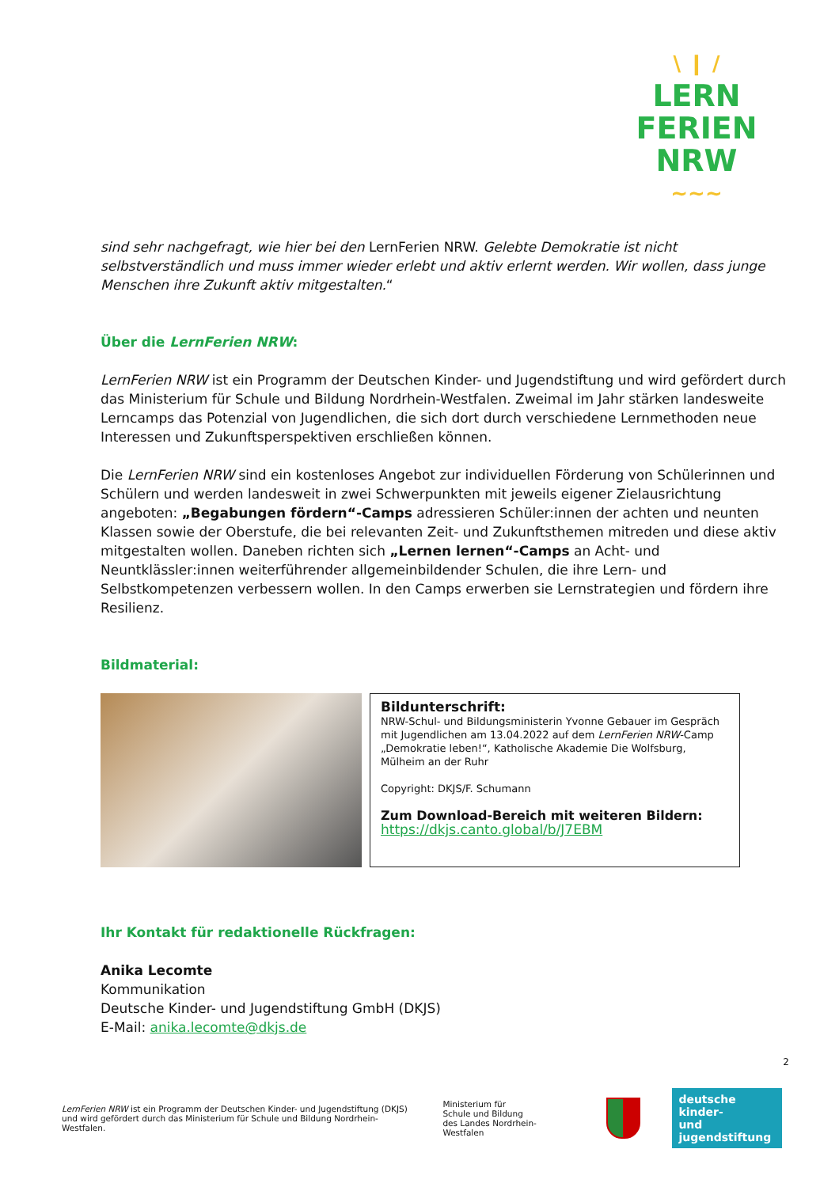\ ❙ /
LERN
FERIEN
NRW
∼∼∼
sind sehr nachgefragt, wie hier bei den LernFerien NRW. Gelebte Demokratie ist nicht selbstverständlich und muss immer wieder erlebt und aktiv erlernt werden. Wir wollen, dass junge Menschen ihre Zukunft aktiv mitgestalten.“
Über die LernFerien NRW:
LernFerien NRW ist ein Programm der Deutschen Kinder- und Jugendstiftung und wird gefördert durch das Ministerium für Schule und Bildung Nordrhein-Westfalen. Zweimal im Jahr stärken landesweite Lerncamps das Potenzial von Jugendlichen, die sich dort durch verschiedene Lernmethoden neue Interessen und Zukunftsperspektiven erschließen können.
Die LernFerien NRW sind ein kostenloses Angebot zur individuellen Förderung von Schülerinnen und Schülern und werden landesweit in zwei Schwerpunkten mit jeweils eigener Zielausrichtung angeboten: „Begabungen fördern“-Camps adressieren Schüler:innen der achten und neunten Klassen sowie der Oberstufe, die bei relevanten Zeit- und Zukunftsthemen mitreden und diese aktiv mitgestalten wollen. Daneben richten sich „Lernen lernen“-Camps an Acht- und Neuntklässler:innen weiterführender allgemeinbildender Schulen, die ihre Lern- und Selbstkompetenzen verbessern wollen. In den Camps erwerben sie Lernstrategien und fördern ihre Resilienz.
Bildmaterial:
Bildunterschrift:
NRW-Schul- und Bildungsministerin Yvonne Gebauer im Gespräch mit Jugendlichen am 13.04.2022 auf dem LernFerien NRW-Camp „Demokratie leben!“, Katholische Akademie Die Wolfsburg, Mülheim an der Ruhr
Copyright: DKJS/F. Schumann
Zum Download-Bereich mit weiteren Bildern:
https://dkjs.canto.global/b/J7EBM
Ihr Kontakt für redaktionelle Rückfragen:
Anika Lecomte
Kommunikation
Deutsche Kinder- und Jugendstiftung GmbH (DKJS)
E-Mail: anika.lecomte@dkjs.de
2
LernFerien NRW ist ein Programm der Deutschen Kinder- und Jugendstiftung (DKJS) und wird gefördert durch das Ministerium für Schule und Bildung Nordrhein-Westfalen.
Ministerium für
Schule und Bildung
des Landes Nordrhein-Westfalen
deutsche kinder-
und jugendstiftung